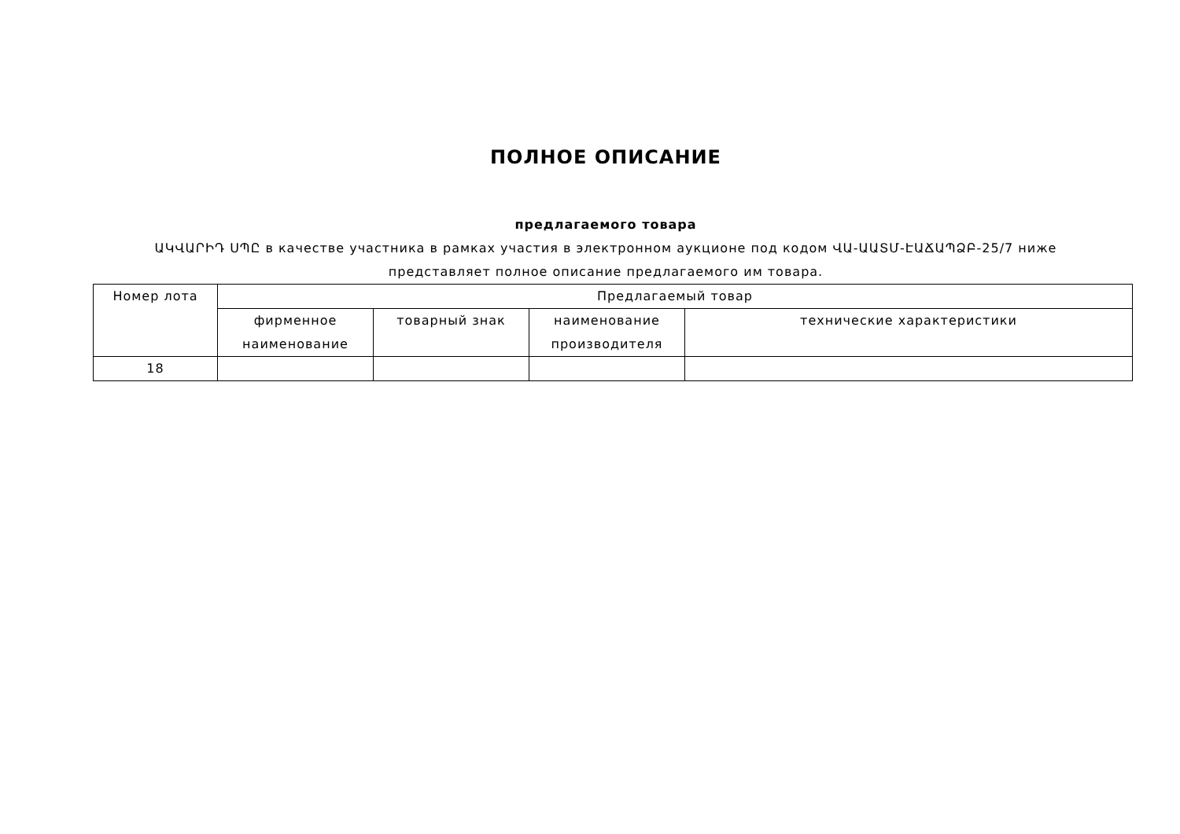ПОЛНОЕ ОПИСАНИЕ
предлагаемого товара
ԱԿՎԱՐԻԴ ՍՊԸ в качестве участника в рамках участия в электронном аукционе под кодом ՎԱ-ԱԱՏՄ-ԷԱՃԱՊՁԲ-25/7 ниже представляет полное описание предлагаемого им товара.
| Номер лота | Предлагаемый товар | | | |
| --- | --- | --- | --- | --- |
| | фирменное наименование | товарный знак | наименование производителя | технические характеристики |
| 18 | | | | |